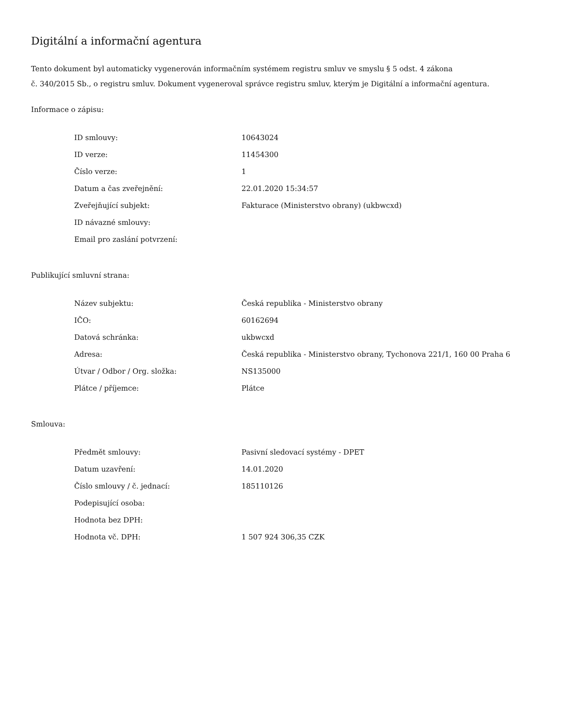Digitální a informační agentura
Tento dokument byl automaticky vygenerován informačním systémem registru smluv ve smyslu § 5 odst. 4 zákona
č. 340/2015 Sb., o registru smluv. Dokument vygeneroval správce registru smluv, kterým je Digitální a informační agentura.
Informace o zápisu:
| ID smlouvy: | 10643024 |
| ID verze: | 11454300 |
| Číslo verze: | 1 |
| Datum a čas zveřejnění: | 22.01.2020 15:34:57 |
| Zveřejňující subjekt: | Fakturace (Ministerstvo obrany) (ukbwcxd) |
| ID návazné smlouvy: | |
| Email pro zaslání potvrzení: | |
Publikující smluvní strana:
| Název subjektu: | Česká republika - Ministerstvo obrany |
| IČO: | 60162694 |
| Datová schránka: | ukbwcxd |
| Adresa: | Česká republika - Ministerstvo obrany, Tychonova 221/1, 160 00 Praha 6 |
| Útvar / Odbor / Org. složka: | NS135000 |
| Plátce / příjemce: | Plátce |
Smlouva:
| Předmět smlouvy: | Pasivní sledovací systémy - DPET |
| Datum uzavření: | 14.01.2020 |
| Číslo smlouvy / č. jednací: | 185110126 |
| Podepisující osoba: | |
| Hodnota bez DPH: | |
| Hodnota vč. DPH: | 1 507 924 306,35 CZK |